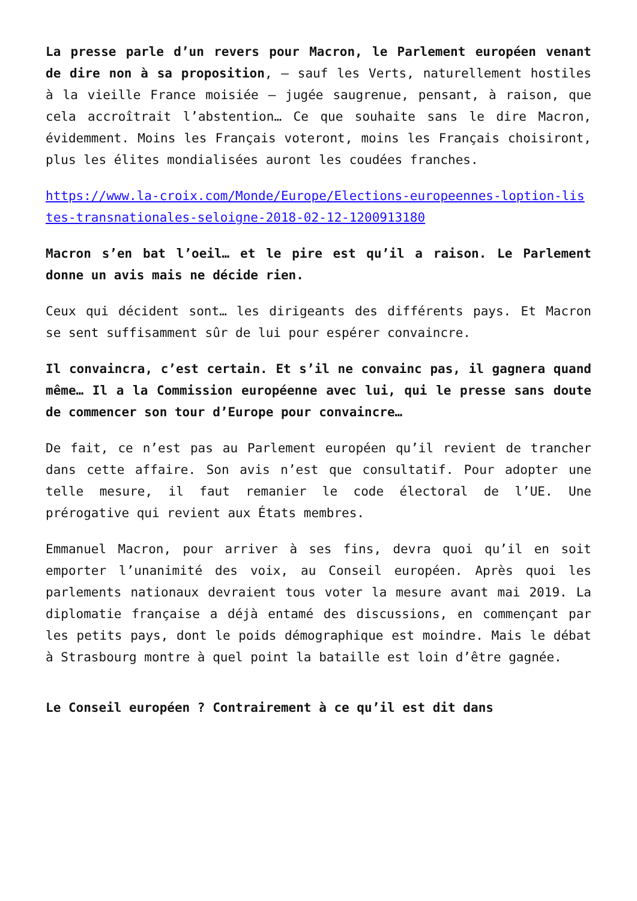La presse parle d’un revers pour Macron, le Parlement européen venant de dire non à sa proposition, – sauf les Verts, naturellement hostiles à la vieille France moisiée – jugée saugrenue, pensant, à raison, que cela accroîtrait l’abstention… Ce que souhaite sans le dire Macron, évidemment. Moins les Français voteront, moins les Français choisiront, plus les élites mondialisées auront les coudées franches.
https://www.la-croix.com/Monde/Europe/Elections-europeennes-loption-listes-transnationales-seloigne-2018-02-12-1200913180
Macron s’en bat l’oeil… et le pire est qu’il a raison. Le Parlement donne un avis mais ne décide rien.
Ceux qui décident sont… les dirigeants des différents pays. Et Macron se sent suffisamment sûr de lui pour espérer convaincre.
Il convaincra, c’est certain. Et s’il ne convainc pas, il gagnera quand même… Il a la Commission européenne avec lui, qui le presse sans doute de commencer son tour d’Europe pour convaincre…
De fait, ce n’est pas au Parlement européen qu’il revient de trancher dans cette affaire. Son avis n’est que consultatif. Pour adopter une telle mesure, il faut remanier le code électoral de l’UE. Une prérogative qui revient aux États membres.
Emmanuel Macron, pour arriver à ses fins, devra quoi qu’il en soit emporter l’unanimité des voix, au Conseil européen. Après quoi les parlements nationaux devraient tous voter la mesure avant mai 2019. La diplomatie française a déjà entamé des discussions, en commençant par les petits pays, dont le poids démographique est moindre. Mais le débat à Strasbourg montre à quel point la bataille est loin d’être gagnée.
Le Conseil européen ? Contrairement à ce qu’il est dit dans